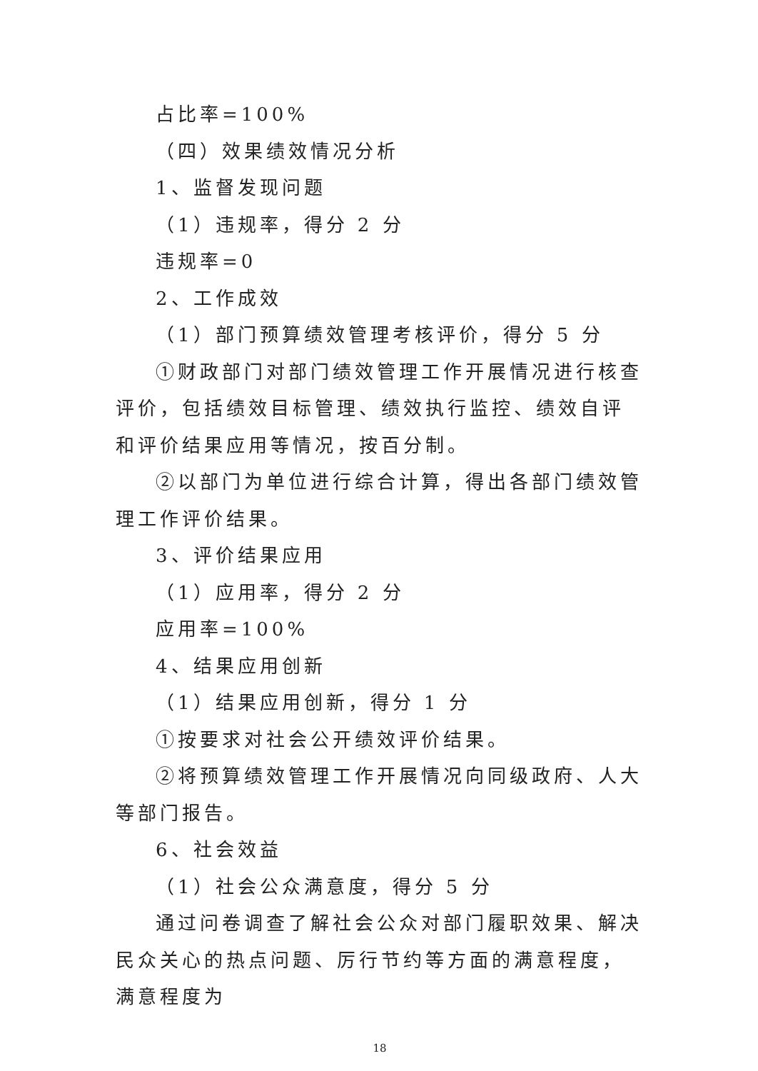占比率=100%
（四）效果绩效情况分析
1、监督发现问题
（1）违规率，得分 2 分
违规率=0
2、工作成效
（1）部门预算绩效管理考核评价，得分 5 分
①财政部门对部门绩效管理工作开展情况进行核查评价，包括绩效目标管理、绩效执行监控、绩效自评和评价结果应用等情况，按百分制。
②以部门为单位进行综合计算，得出各部门绩效管理工作评价结果。
3、评价结果应用
（1）应用率，得分 2 分
应用率=100%
4、结果应用创新
（1）结果应用创新，得分 1 分
①按要求对社会公开绩效评价结果。
②将预算绩效管理工作开展情况向同级政府、人大等部门报告。
6、社会效益
（1）社会公众满意度，得分 5 分
通过问卷调查了解社会公众对部门履职效果、解决民众关心的热点问题、厉行节约等方面的满意程度，满意程度为
18